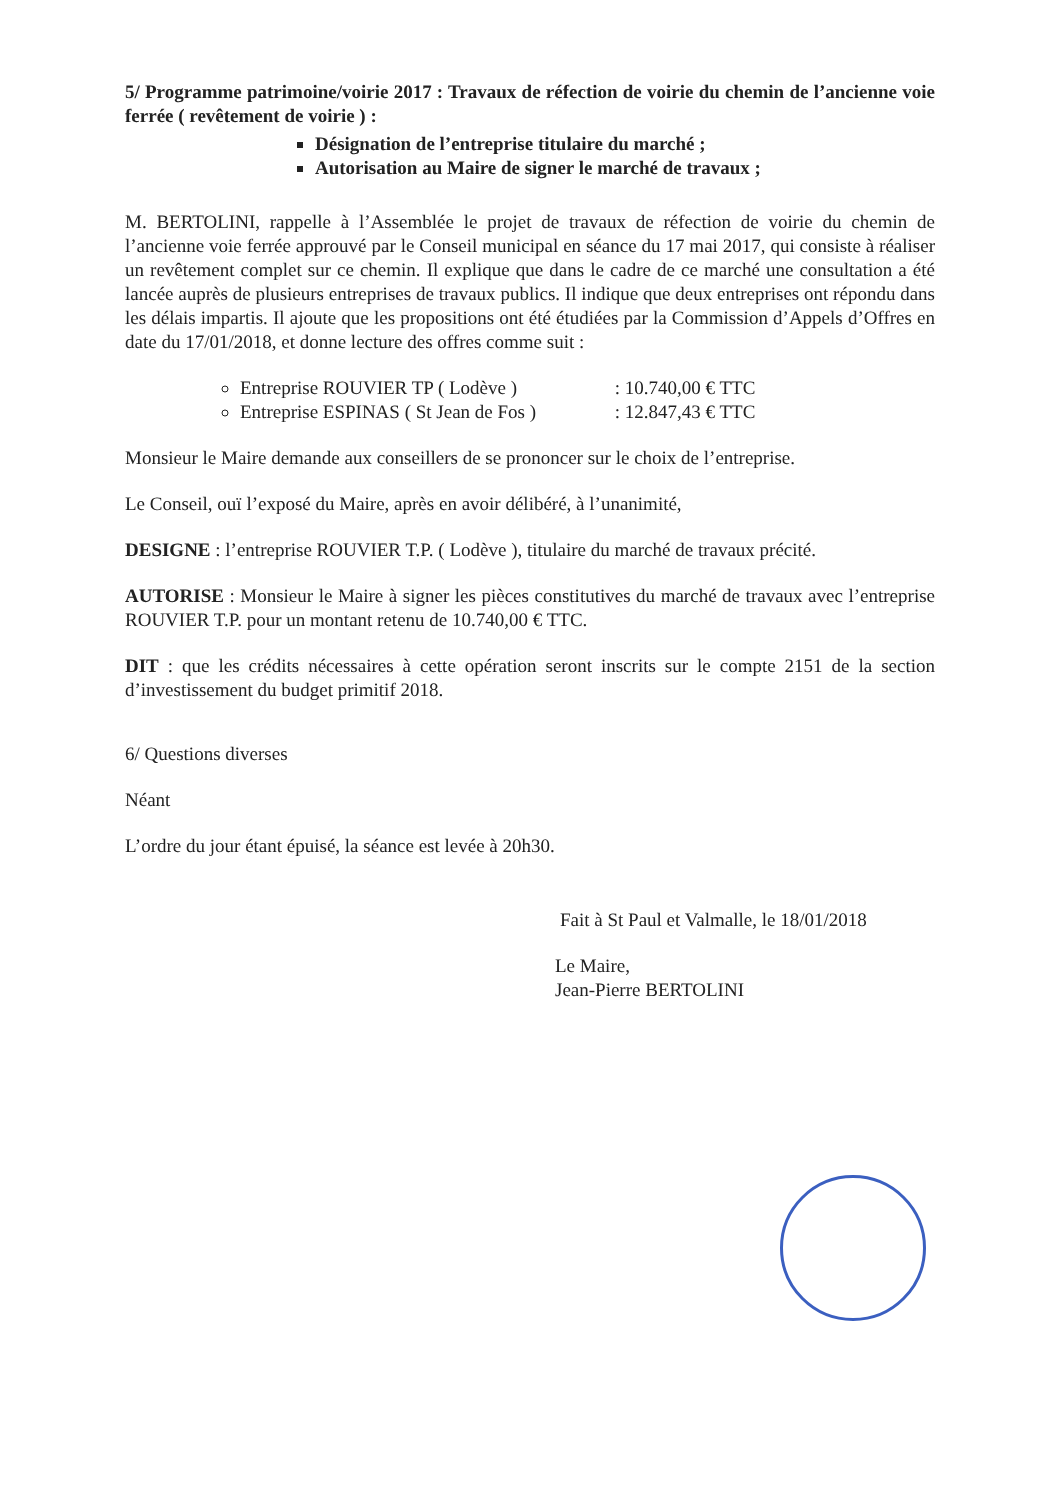5/ Programme patrimoine/voirie 2017 : Travaux de réfection de voirie du chemin de l’ancienne voie ferrée ( revêtement de voirie ) :
Désignation de l’entreprise titulaire du marché ;
Autorisation au Maire de signer le marché de travaux ;
M. BERTOLINI, rappelle à l’Assemblée le projet de travaux de réfection de voirie du chemin de l’ancienne voie ferrée approuvé par le Conseil municipal en séance du 17 mai 2017, qui consiste à réaliser un revêtement complet sur ce chemin. Il explique que dans le cadre de ce marché une consultation a été lancée auprès de plusieurs entreprises de travaux publics. Il indique que deux entreprises ont répondu dans les délais impartis. Il ajoute que les propositions ont été étudiées par la Commission d’Appels d’Offres en date du 17/01/2018, et donne lecture des offres comme suit :
Entreprise ROUVIER TP ( Lodève ) : 10.740,00 € TTC
Entreprise ESPINAS ( St Jean de Fos ) : 12.847,43 € TTC
Monsieur le Maire demande aux conseillers de se prononcer sur le choix de l’entreprise.
Le Conseil, ouï l’exposé du Maire, après en avoir délibéré, à l’unanimité,
DESIGNE : l’entreprise ROUVIER T.P. ( Lodève ), titulaire du marché de travaux précité.
AUTORISE : Monsieur le Maire à signer les pièces constitutives du marché de travaux avec l’entreprise ROUVIER T.P. pour un montant retenu de 10.740,00 € TTC.
DIT : que les crédits nécessaires à cette opération seront inscrits sur le compte 2151 de la section d’investissement du budget primitif 2018.
6/ Questions diverses
Néant
L’ordre du jour étant épuisé, la séance est levée à 20h30.
Fait à St Paul et Valmalle, le 18/01/2018
Le Maire,
Jean-Pierre BERTOLINI